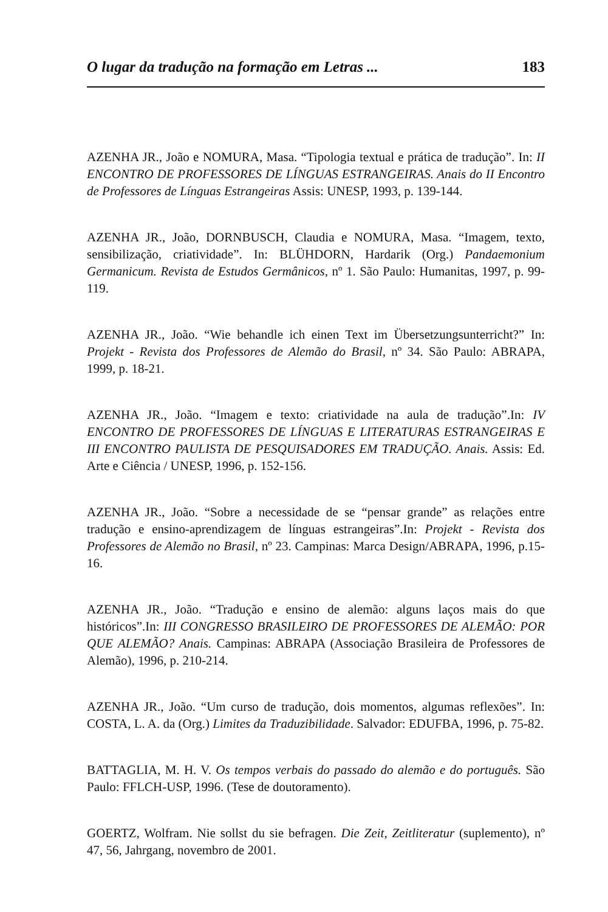O lugar da tradução na formação em Letras ... 183
AZENHA JR., João e NOMURA, Masa. “Tipologia textual e prática de tradução”. In: II ENCONTRO DE PROFESSORES DE LÍNGUAS ESTRANGEIRAS. Anais do II Encontro de Professores de Línguas Estrangeiras Assis: UNESP, 1993, p. 139-144.
AZENHA JR., João, DORNBUSCH, Claudia e NOMURA, Masa. “Imagem, texto, sensibilização, criatividade”. In: BLÜHDORN, Hardarik (Org.) Pandaemonium Germanicum. Revista de Estudos Germânicos, nº 1. São Paulo: Humanitas, 1997, p. 99-119.
AZENHA JR., João. “Wie behandle ich einen Text im Übersetzungsunterricht?” In: Projekt - Revista dos Professores de Alemão do Brasil, nº 34. São Paulo: ABRAPA, 1999, p. 18-21.
AZENHA JR., João. “Imagem e texto: criatividade na aula de tradução”.In: IV ENCONTRO DE PROFESSORES DE LÍNGUAS E LITERATURAS ESTRANGEIRAS E III ENCONTRO PAULISTA DE PESQUISADORES EM TRADUÇÃO. Anais. Assis: Ed. Arte e Ciência / UNESP, 1996, p. 152-156.
AZENHA JR., João. “Sobre a necessidade de se “pensar grande” as relações entre tradução e ensino-aprendizagem de línguas estrangeiras”.In: Projekt - Revista dos Professores de Alemão no Brasil, nº 23. Campinas: Marca Design/ABRAPA, 1996, p.15-16.
AZENHA JR., João. “Tradução e ensino de alemão: alguns laços mais do que históricos”.In: III CONGRESSO BRASILEIRO DE PROFESSORES DE ALEMÃO: POR QUE ALEMÃO? Anais. Campinas: ABRAPA (Associação Brasileira de Professores de Alemão), 1996, p. 210-214.
AZENHA JR., João. “Um curso de tradução, dois momentos, algumas reflexões”. In: COSTA, L. A. da (Org.) Limites da Traduzibilidade. Salvador: EDUFBA, 1996, p. 75-82.
BATTAGLIA, M. H. V. Os tempos verbais do passado do alemão e do português. São Paulo: FFLCH-USP, 1996. (Tese de doutoramento).
GOERTZ, Wolfram. Nie sollst du sie befragen. Die Zeit, Zeitliteratur (suplemento), nº 47, 56, Jahrgang, novembro de 2001.